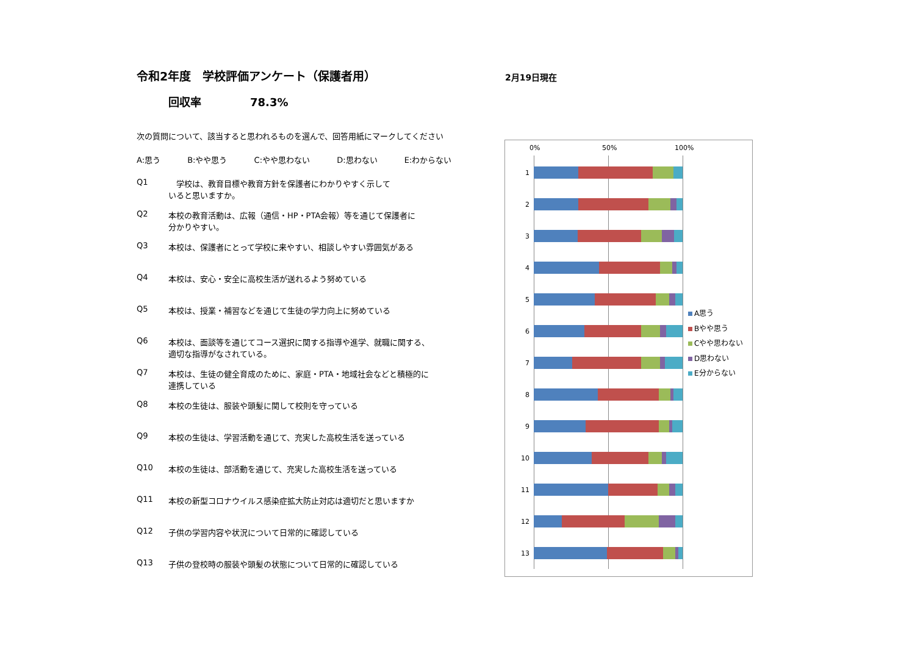2月19日現在
令和2年度　学校評価アンケート（保護者用）
回収率 78.3%
次の質問について、該当すると思われるものを選んで、回答用紙にマークしてください
A:思う B:やや思う C:やや思わない D:思わない E:わからない
Q1　学校は、教育目標や教育方針を保護者にわかりやすく示して
いると思いますか。
Q2 本校の教育活動は、広報（通信・HP・PTA会報）等を通じて保護者に
分かりやすい。
Q3 本校は、保護者にとって学校に来やすい、相談しやすい雰囲気がある
Q4 本校は、安心・安全に高校生活が送れるよう努めている
Q5 本校は、授業・補習などを通じて生徒の学力向上に努めている
Q6 本校は、面談等を通じてコース選択に関する指導や進学、就職に関する、
適切な指導がなされている。
Q7 本校は、生徒の健全育成のために、家庭・PTA・地域社会などと積極的に
連携している
Q8 本校の生徒は、服装や頭髪に関して校則を守っている
Q9 本校の生徒は、学習活動を通じて、充実した高校生活を送っている
Q10 本校の生徒は、部活動を通じて、充実した高校生活を送っている
Q11 本校の新型コロナウイルス感染症拡大防止対応は適切だと思いますか
Q12 子供の学習内容や状況について日常的に確認している
Q13 子供の登校時の服装や頭髪の状態について日常的に確認している
0% 50% 100%
1
2
3
4
5
6
7
8
9
10
11
12
13
A思う
Bやや思う
Cやや思わない
D思わない
E分からない